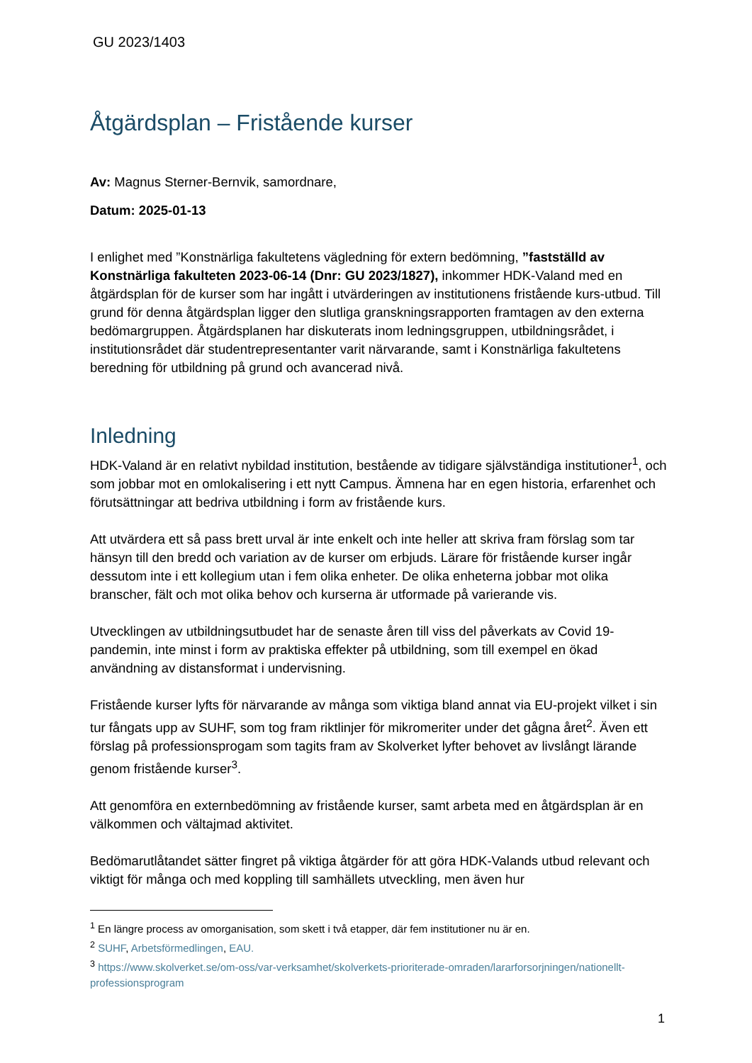GU 2023/1403
Åtgärdsplan – Fristående kurser
Av: Magnus Sterner-Bernvik, samordnare,
Datum: 2025-01-13
I enlighet med ”Konstnärliga fakultetens vägledning för extern bedömning, ”fastställd av Konstnärliga fakulteten 2023-06-14 (Dnr: GU 2023/1827), inkommer HDK-Valand med en åtgärdsplan för de kurser som har ingått i utvärderingen av institutionens fristående kurs-utbud. Till grund för denna åtgärdsplan ligger den slutliga granskningsrapporten framtagen av den externa bedömargruppen. Åtgärdsplanen har diskuterats inom ledningsgruppen, utbildningsrådet, i institutionsrådet där studentrepresentanter varit närvarande, samt i Konstnärliga fakultetens beredning för utbildning på grund och avancerad nivå.
Inledning
HDK-Valand är en relativt nybildad institution, bestående av tidigare självständiga institutioner<sup>1</sup>, och som jobbar mot en omlokalisering i ett nytt Campus. Ämnena har en egen historia, erfarenhet och förutsättningar att bedriva utbildning i form av fristående kurs.
Att utvärdera ett så pass brett urval är inte enkelt och inte heller att skriva fram förslag som tar hänsyn till den bredd och variation av de kurser om erbjuds. Lärare för fristående kurser ingår dessutom inte i ett kollegium utan i fem olika enheter. De olika enheterna jobbar mot olika branscher, fält och mot olika behov och kurserna är utformade på varierande vis.
Utvecklingen av utbildningsutbudet har de senaste åren till viss del påverkats av Covid 19-pandemin, inte minst i form av praktiska effekter på utbildning, som till exempel en ökad användning av distansformat i undervisning.
Fristående kurser lyfts för närvarande av många som viktiga bland annat via EU-projekt vilket i sin tur fångats upp av SUHF, som tog fram riktlinjer för mikromeriter under det gågna året<sup>2</sup>. Även ett förslag på professionsprogam som tagits fram av Skolverket lyfter behovet av livslångt lärande genom fristående kurser<sup>3</sup>.
Att genomföra en externbedömning av fristående kurser, samt arbeta med en åtgärdsplan är en välkommen och vältajmad aktivitet.
Bedömarutlåtandet sätter fingret på viktiga åtgärder för att göra HDK-Valands utbud relevant och viktigt för många och med koppling till samhällets utveckling, men även hur
<sup>1</sup> En längre process av omorganisation, som skett i två etapper, där fem institutioner nu är en.
<sup>2</sup> SUHF, Arbetsförmedlingen, EAU.
<sup>3</sup> https://www.skolverket.se/om-oss/var-verksamhet/skolverkets-prioriterade-omraden/lararforsorjningen/nationellt-professionsprogram
1